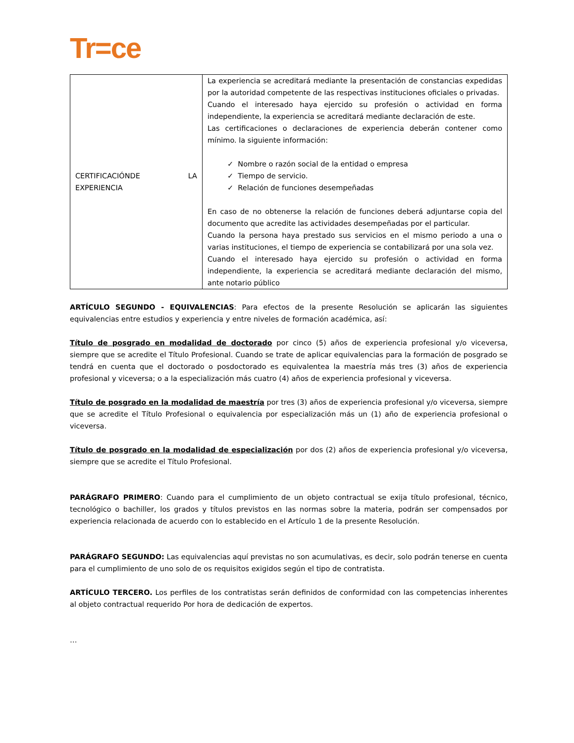Tr=ce
| CERTIFICACIÓNDE LA EXPERIENCIA | La experiencia se acreditará mediante la presentación de constancias expedidas por la autoridad competente de las respectivas instituciones oficiales o privadas. Cuando el interesado haya ejercido su profesión o actividad en forma independiente, la experiencia se acreditará mediante declaración de este. Las certificaciones o declaraciones de experiencia deberán contener como mínimo. la siguiente información: ✓ Nombre o razón social de la entidad o empresa ✓ Tiempo de servicio. ✓ Relación de funciones desempeñadas En caso de no obtenerse la relación de funciones deberá adjuntarse copia del documento que acredite las actividades desempeñadas por el particular. Cuando la persona haya prestado sus servicios en el mismo periodo a una o varias instituciones, el tiempo de experiencia se contabilizará por una sola vez. Cuando el interesado haya ejercido su profesión o actividad en forma independiente, la experiencia se acreditará mediante declaración del mismo, ante notario público |
ARTÍCULO SEGUNDO - EQUIVALENCIAS: Para efectos de la presente Resolución se aplicarán las siguientes equivalencias entre estudios y experiencia y entre niveles de formación académica, así:
Título de posgrado en modalidad de doctorado por cinco (5) años de experiencia profesional y/o viceversa, siempre que se acredite el Título Profesional. Cuando se trate de aplicar equivalencias para la formación de posgrado se tendrá en cuenta que el doctorado o posdoctorado es equivalentea la maestría más tres (3) años de experiencia profesional y viceversa; o a la especialización más cuatro (4) años de experiencia profesional y viceversa.
Título de posgrado en la modalidad de maestría por tres (3) años de experiencia profesional y/o viceversa, siempre que se acredite el Título Profesional o equivalencia por especialización más un (1) año de experiencia profesional o viceversa.
Título de posgrado en la modalidad de especialización por dos (2) años de experiencia profesional y/o viceversa, siempre que se acredite el Título Profesional.
PARÁGRAFO PRIMERO: Cuando para el cumplimiento de un objeto contractual se exija título profesional, técnico, tecnológico o bachiller, los grados y títulos previstos en las normas sobre la materia, podrán ser compensados por experiencia relacionada de acuerdo con lo establecido en el Artículo 1 de la presente Resolución.
PARÁGRAFO SEGUNDO: Las equivalencias aquí previstas no son acumulativas, es decir, solo podrán tenerse en cuenta para el cumplimiento de uno solo de os requisitos exigidos según el tipo de contratista.
ARTÍCULO TERCERO. Los perfiles de los contratistas serán definidos de conformidad con las competencias inherentes al objeto contractual requerido Por hora de dedicación de expertos.
…